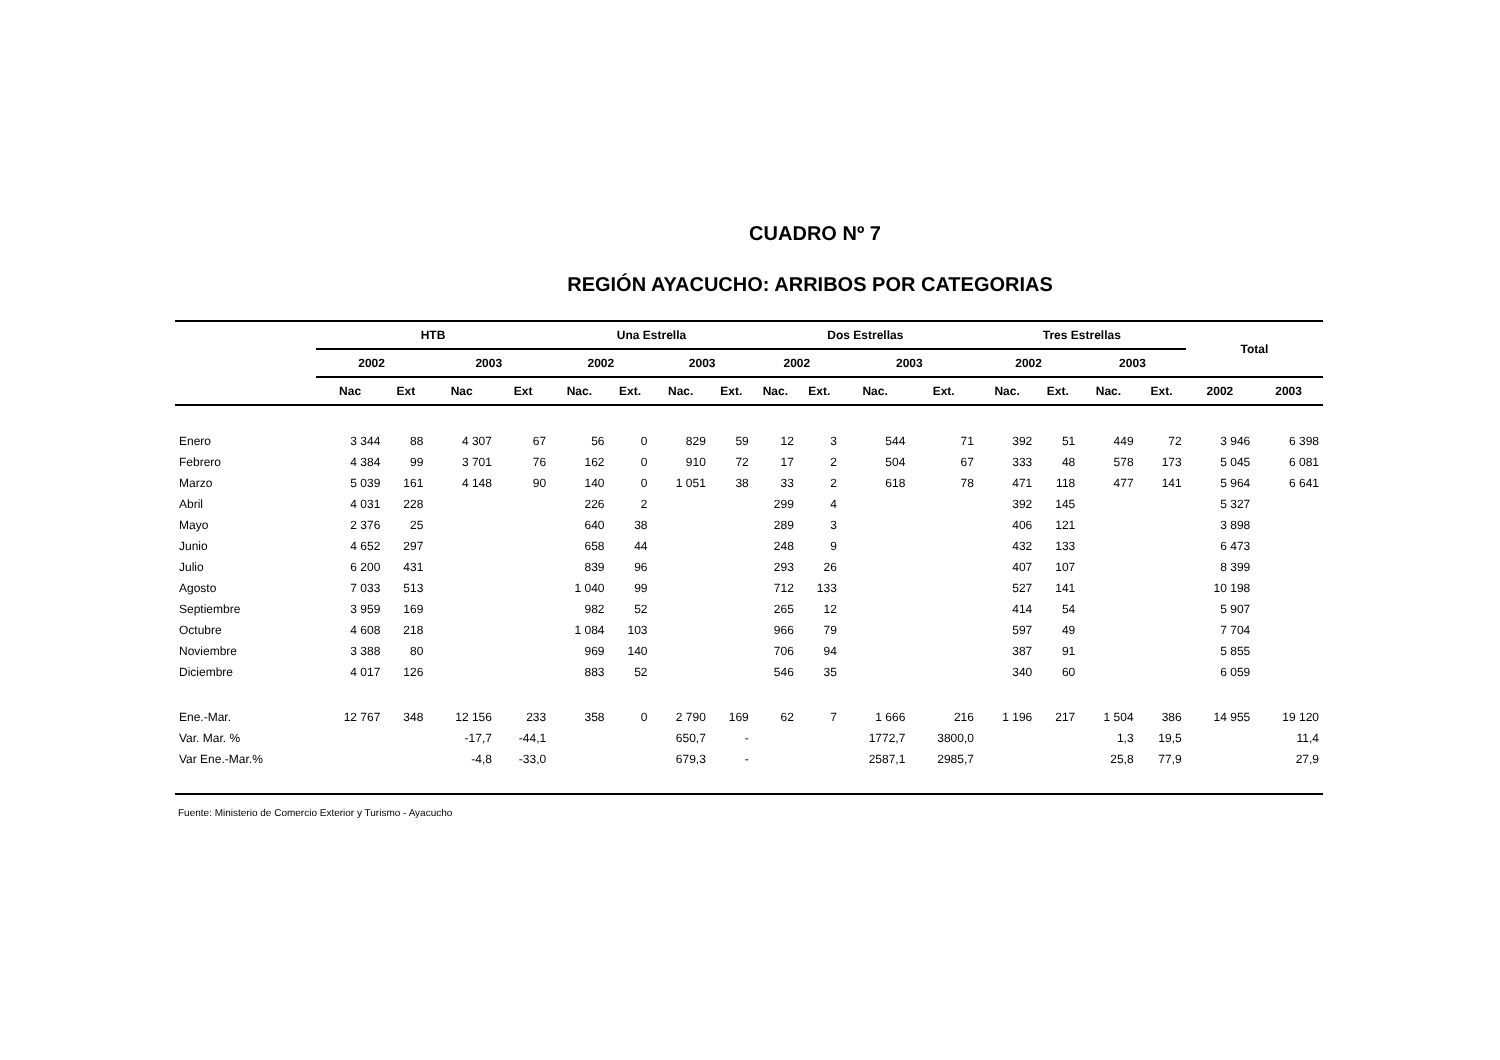CUADRO Nº 7
REGIÓN AYACUCHO: ARRIBOS POR CATEGORIAS
| | HTB | | | | Una Estrella | | | | Dos Estrellas | | | | Tres Estrellas | | | | Total | |
| --- | --- | --- | --- | --- | --- | --- | --- | --- | --- | --- | --- | --- | --- | --- | --- | --- | --- | --- |
| | 2002 | | 2003 | | 2002 | | 2003 | | 2002 | | 2003 | | 2002 | | 2003 | | | |
| | Nac | Ext | Nac | Ext | Nac. | Ext. | Nac. | Ext. | Nac. | Ext. | Nac. | Ext. | Nac. | Ext. | Nac. | Ext. | 2002 | 2003 |
| Enero | 3 344 | 88 | 4 307 | 67 | 56 | 0 | 829 | 59 | 12 | 3 | 544 | 71 | 392 | 51 | 449 | 72 | 3 946 | 6 398 |
| Febrero | 4 384 | 99 | 3 701 | 76 | 162 | 0 | 910 | 72 | 17 | 2 | 504 | 67 | 333 | 48 | 578 | 173 | 5 045 | 6 081 |
| Marzo | 5 039 | 161 | 4 148 | 90 | 140 | 0 | 1 051 | 38 | 33 | 2 | 618 | 78 | 471 | 118 | 477 | 141 | 5 964 | 6 641 |
| Abril | 4 031 | 228 | | | 226 | 2 | | | 299 | 4 | | | 392 | 145 | | | 5 327 | |
| Mayo | 2 376 | 25 | | | 640 | 38 | | | 289 | 3 | | | 406 | 121 | | | 3 898 | |
| Junio | 4 652 | 297 | | | 658 | 44 | | | 248 | 9 | | | 432 | 133 | | | 6 473 | |
| Julio | 6 200 | 431 | | | 839 | 96 | | | 293 | 26 | | | 407 | 107 | | | 8 399 | |
| Agosto | 7 033 | 513 | | | 1 040 | 99 | | | 712 | 133 | | | 527 | 141 | | | 10 198 | |
| Septiembre | 3 959 | 169 | | | 982 | 52 | | | 265 | 12 | | | 414 | 54 | | | 5 907 | |
| Octubre | 4 608 | 218 | | | 1 084 | 103 | | | 966 | 79 | | | 597 | 49 | | | 7 704 | |
| Noviembre | 3 388 | 80 | | | 969 | 140 | | | 706 | 94 | | | 387 | 91 | | | 5 855 | |
| Diciembre | 4 017 | 126 | | | 883 | 52 | | | 546 | 35 | | | 340 | 60 | | | 6 059 | |
| Ene.-Mar. | 12 767 | 348 | 12 156 | 233 | 358 | 0 | 2 790 | 169 | 62 | 7 | 1 666 | 216 | 1 196 | 217 | 1 504 | 386 | 14 955 | 19 120 |
| Var. Mar. % | | | -17,7 | -44,1 | | | 650,7 | - | | | 1772,7 | 3800,0 | | | 1,3 | 19,5 | | 11,4 |
| Var Ene.-Mar.% | | | -4,8 | -33,0 | | | 679,3 | - | | | 2587,1 | 2985,7 | | | 25,8 | 77,9 | | 27,9 |
Fuente: Ministerio de Comercio Exterior y Turismo - Ayacucho